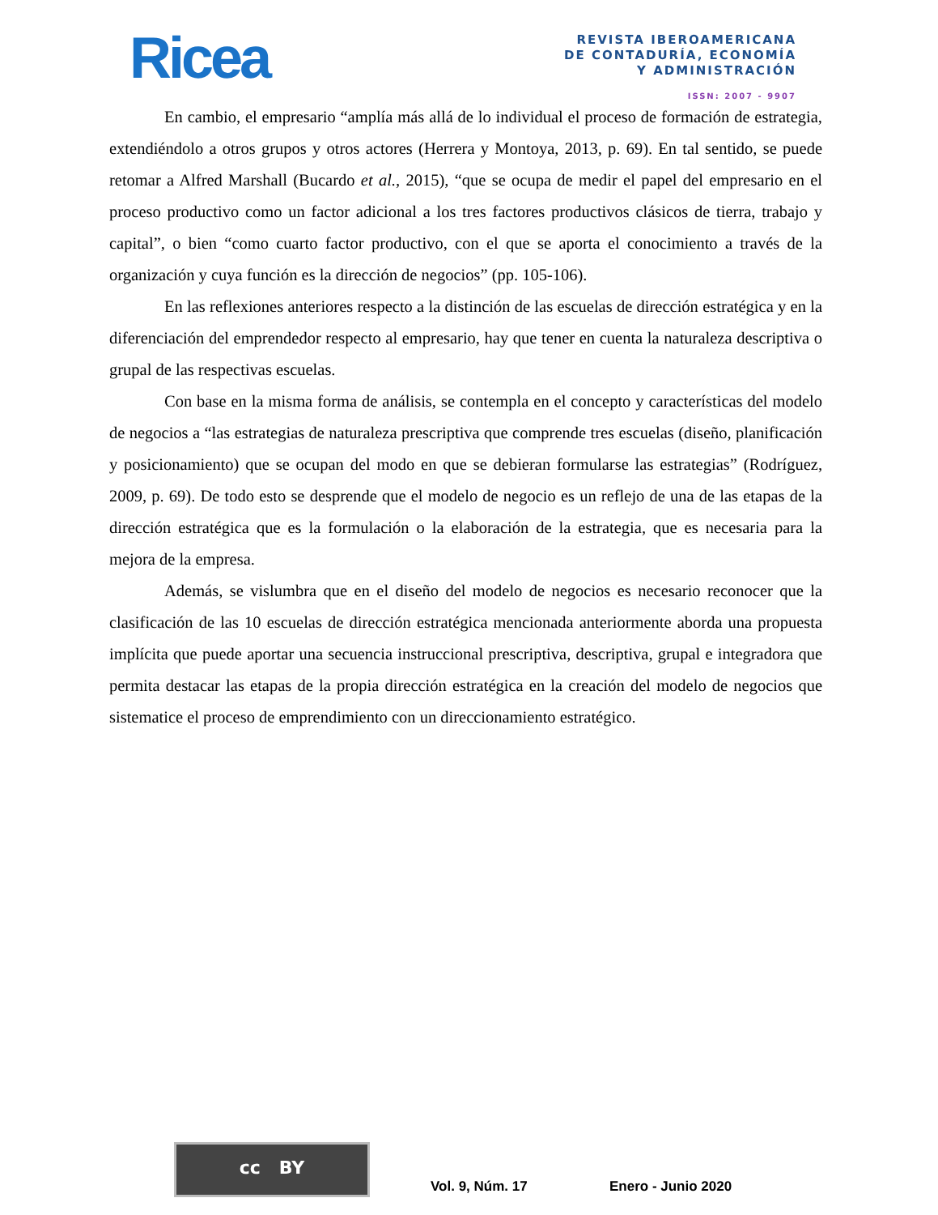Ricea
REVISTA IBEROAMERICANA
DE CONTADURÍA, ECONOMÍA
Y ADMINISTRACIÓN
ISSN: 2007 - 9907
En cambio, el empresario “amplía más allá de lo individual el proceso de formación de estrategia, extendiéndolo a otros grupos y otros actores (Herrera y Montoya, 2013, p. 69). En tal sentido, se puede retomar a Alfred Marshall (Bucardo et al., 2015), “que se ocupa de medir el papel del empresario en el proceso productivo como un factor adicional a los tres factores productivos clásicos de tierra, trabajo y capital”, o bien “como cuarto factor productivo, con el que se aporta el conocimiento a través de la organización y cuya función es la dirección de negocios” (pp. 105-106).
En las reflexiones anteriores respecto a la distinción de las escuelas de dirección estratégica y en la diferenciación del emprendedor respecto al empresario, hay que tener en cuenta la naturaleza descriptiva o grupal de las respectivas escuelas.
Con base en la misma forma de análisis, se contempla en el concepto y características del modelo de negocios a “las estrategias de naturaleza prescriptiva que comprende tres escuelas (diseño, planificación y posicionamiento) que se ocupan del modo en que se debieran formularse las estrategias” (Rodríguez, 2009, p. 69). De todo esto se desprende que el modelo de negocio es un reflejo de una de las etapas de la dirección estratégica que es la formulación o la elaboración de la estrategia, que es necesaria para la mejora de la empresa.
Además, se vislumbra que en el diseño del modelo de negocios es necesario reconocer que la clasificación de las 10 escuelas de dirección estratégica mencionada anteriormente aborda una propuesta implícita que puede aportar una secuencia instruccional prescriptiva, descriptiva, grupal e integradora que permita destacar las etapas de la propia dirección estratégica en la creación del modelo de negocios que sistematice el proceso de emprendimiento con un direccionamiento estratégico.
cc BY
Vol. 9, Núm. 17 Enero - Junio 2020